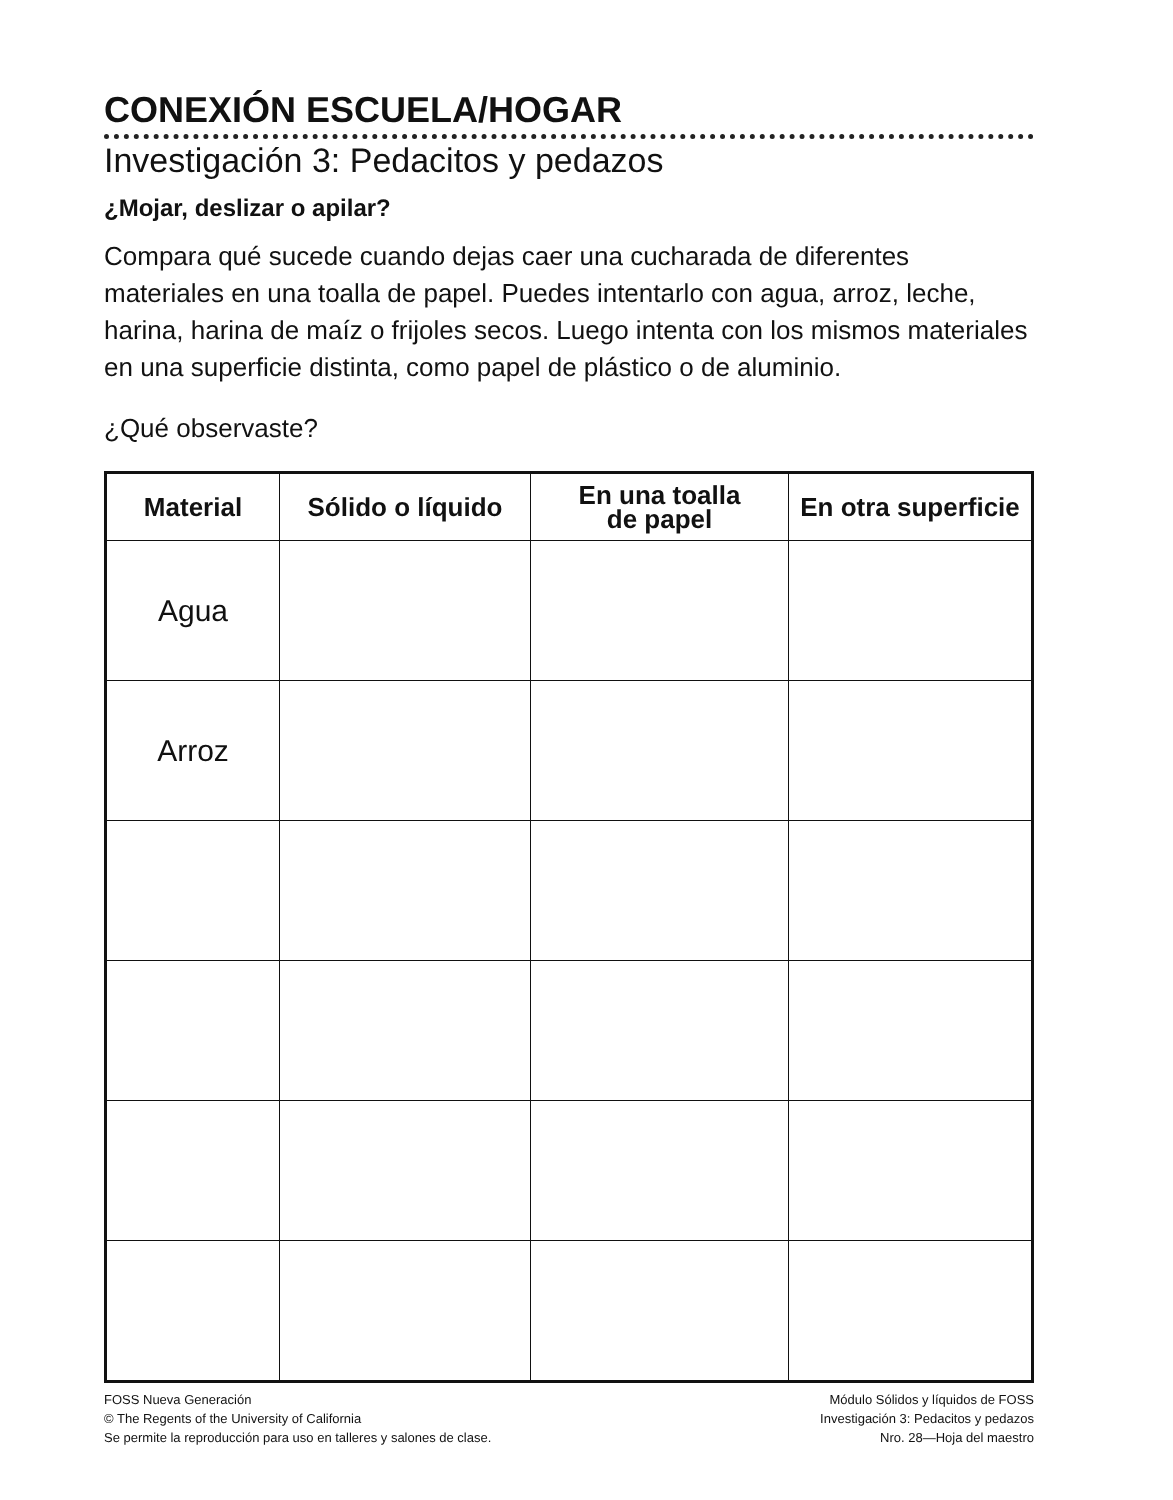CONEXIÓN ESCUELA/HOGAR
Investigación 3: Pedacitos y pedazos
¿Mojar, deslizar o apilar?
Compara qué sucede cuando dejas caer una cucharada de diferentes materiales en una toalla de papel. Puedes intentarlo con agua, arroz, leche, harina, harina de maíz o frijoles secos. Luego intenta con los mismos materiales en una superficie distinta, como papel de plástico o de aluminio.
¿Qué observaste?
| Material | Sólido o líquido | En una toalla de papel | En otra superficie |
| --- | --- | --- | --- |
| Agua | | | |
| Arroz | | | |
FOSS Nueva Generación
© The Regents of the University of California
Se permite la reproducción para uso en talleres y salones de clase.
Módulo Sólidos y líquidos de FOSS
Investigación 3: Pedacitos y pedazos
Nro. 28—Hoja del maestro